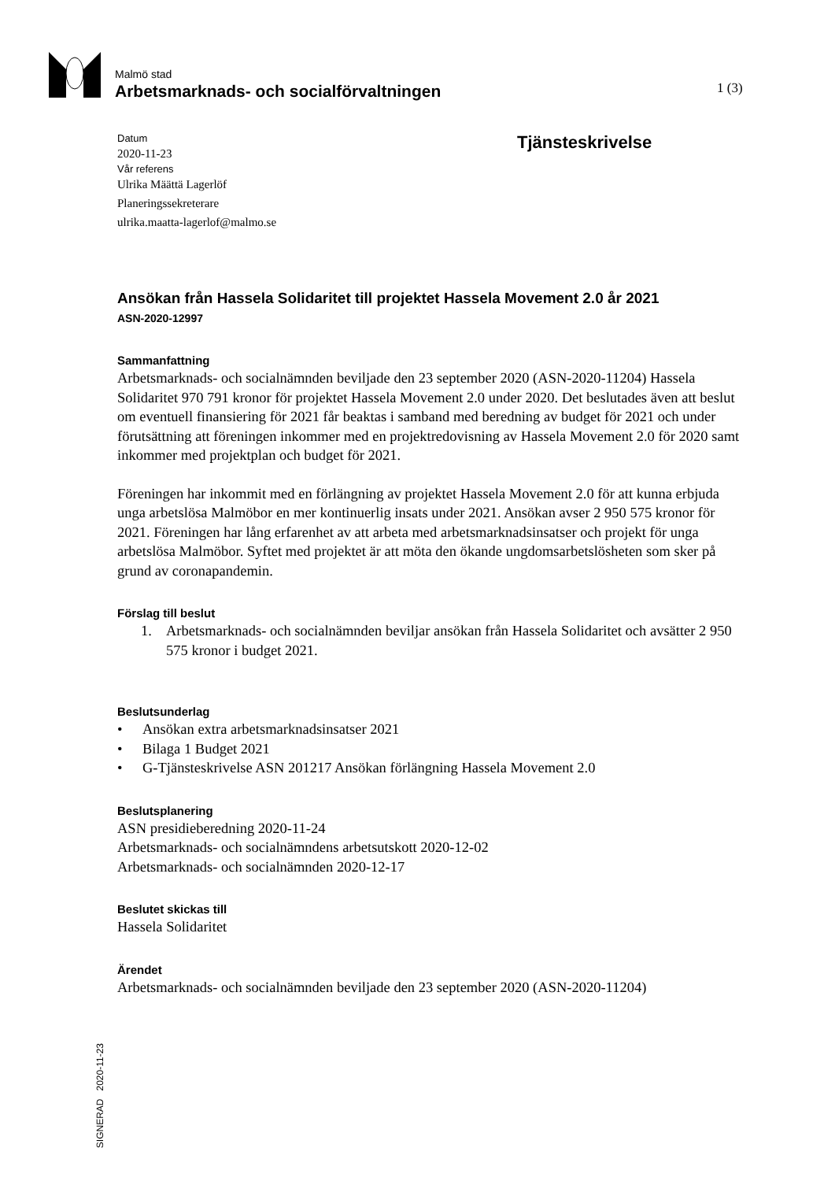Malmö stad
Arbetsmarknads- och socialförvaltningen
1 (3)
Datum
2020-11-23
Vår referens
Ulrika Määttä Lagerlöf
Planeringssekreterare
ulrika.maatta-lagerlof@malmo.se
Tjänsteskrivelse
Ansökan från Hassela Solidaritet till projektet Hassela Movement 2.0 år 2021
ASN-2020-12997
Sammanfattning
Arbetsmarknads- och socialnämnden beviljade den 23 september 2020 (ASN-2020-11204) Hassela Solidaritet 970 791 kronor för projektet Hassela Movement 2.0 under 2020. Det beslutades även att beslut om eventuell finansiering för 2021 får beaktas i samband med beredning av budget för 2021 och under förutsättning att föreningen inkommer med en projektredovisning av Hassela Movement 2.0 för 2020 samt inkommer med projektplan och budget för 2021.
Föreningen har inkommit med en förlängning av projektet Hassela Movement 2.0 för att kunna erbjuda unga arbetslösa Malmöbor en mer kontinuerlig insats under 2021. Ansökan avser 2 950 575 kronor för 2021. Föreningen har lång erfarenhet av att arbeta med arbetsmarknadsinsatser och projekt för unga arbetslösa Malmöbor. Syftet med projektet är att möta den ökande ungdomsarbetslösheten som sker på grund av coronapandemin.
Förslag till beslut
1. Arbetsmarknads- och socialnämnden beviljar ansökan från Hassela Solidaritet och avsätter 2 950 575 kronor i budget 2021.
Beslutsunderlag
• Ansökan extra arbetsmarknadsinsatser 2021
• Bilaga 1 Budget 2021
• G-Tjänsteskrivelse ASN 201217 Ansökan förlängning Hassela Movement 2.0
Beslutsplanering
ASN presidieberedning 2020-11-24
Arbetsmarknads- och socialnämndens arbetsutskott 2020-12-02
Arbetsmarknads- och socialnämnden 2020-12-17
Beslutet skickas till
Hassela Solidaritet
Ärendet
Arbetsmarknads- och socialnämnden beviljade den 23 september 2020 (ASN-2020-11204)
SIGNERAD 2020-11-23